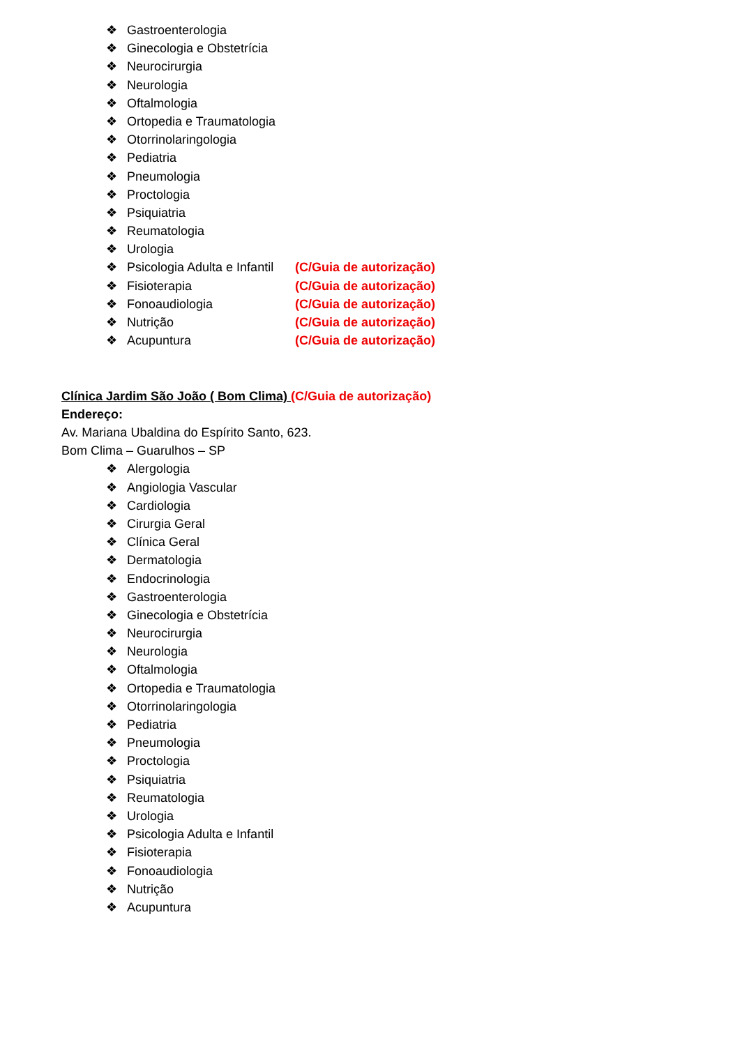❖ Gastroenterologia
❖ Ginecologia e Obstetrícia
❖ Neurocirurgia
❖ Neurologia
❖ Oftalmologia
❖ Ortopedia e Traumatologia
❖ Otorrinolaringologia
❖ Pediatria
❖ Pneumologia
❖ Proctologia
❖ Psiquiatria
❖ Reumatologia
❖ Urologia
❖ Psicologia Adulta e Infantil (C/Guia de autorização)
❖ Fisioterapia (C/Guia de autorização)
❖ Fonoaudiologia (C/Guia de autorização)
❖ Nutrição (C/Guia de autorização)
❖ Acupuntura (C/Guia de autorização)
Clínica Jardim São João ( Bom Clima) (C/Guia de autorização)
Endereço:
Av. Mariana Ubaldina do Espírito Santo, 623.
Bom Clima – Guarulhos – SP
❖ Alergologia
❖ Angiologia Vascular
❖ Cardiologia
❖ Cirurgia Geral
❖ Clínica Geral
❖ Dermatologia
❖ Endocrinologia
❖ Gastroenterologia
❖ Ginecologia e Obstetrícia
❖ Neurocirurgia
❖ Neurologia
❖ Oftalmologia
❖ Ortopedia e Traumatologia
❖ Otorrinolaringologia
❖ Pediatria
❖ Pneumologia
❖ Proctologia
❖ Psiquiatria
❖ Reumatologia
❖ Urologia
❖ Psicologia Adulta e Infantil
❖ Fisioterapia
❖ Fonoaudiologia
❖ Nutrição
❖ Acupuntura